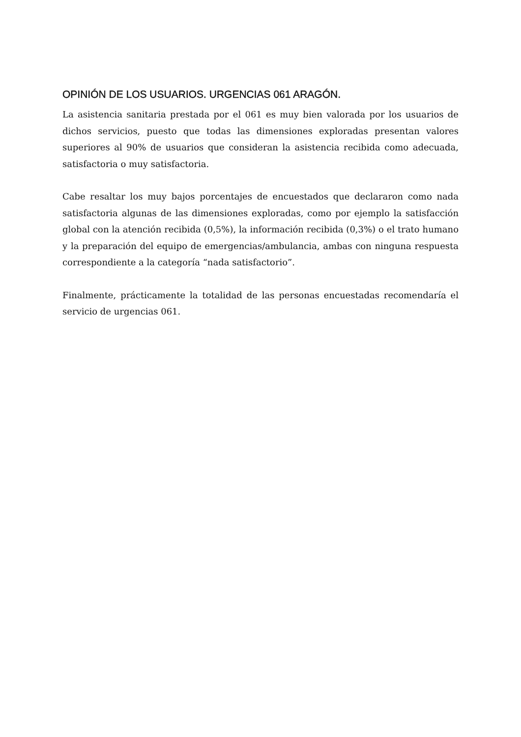OPINIÓN DE LOS USUARIOS. URGENCIAS 061 ARAGÓN.
La asistencia sanitaria prestada por el 061 es muy bien valorada por los usuarios de dichos servicios, puesto que todas las dimensiones exploradas presentan valores superiores al 90% de usuarios que consideran la asistencia recibida como adecuada, satisfactoria o muy satisfactoria.
Cabe resaltar los muy bajos porcentajes de encuestados que declararon como nada satisfactoria algunas de las dimensiones exploradas, como por ejemplo la satisfacción global con la atención recibida (0,5%), la información recibida (0,3%) o el trato humano y la preparación del equipo de emergencias/ambulancia, ambas con ninguna respuesta correspondiente a la categoría “nada satisfactorio”.
Finalmente, prácticamente la totalidad de las personas encuestadas recomendaría el servicio de urgencias 061.